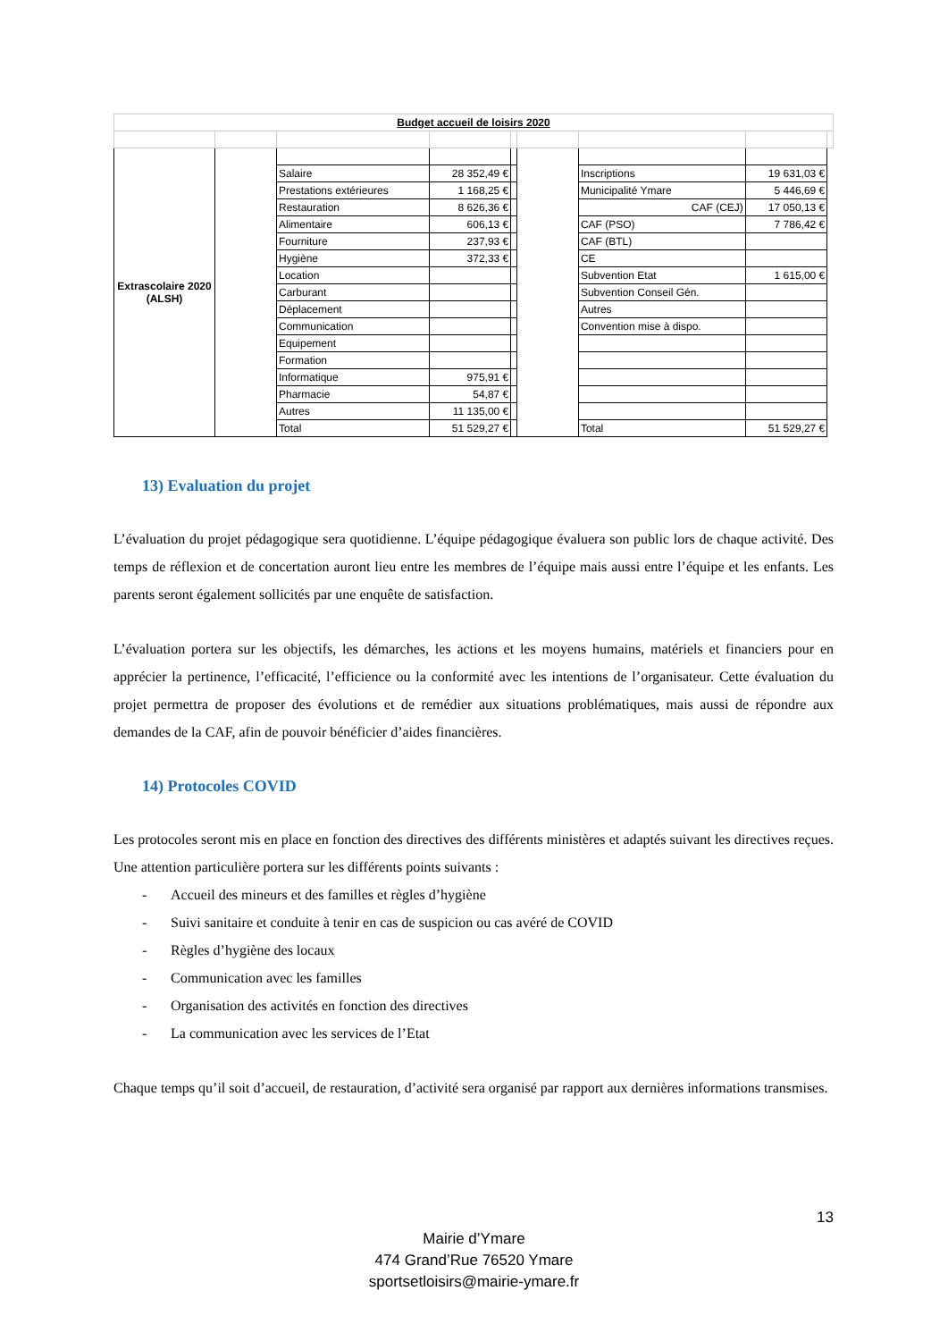| Budget accueil de loisirs 2020 | | | | | | | | |
| Extrascolaire 2020 (ALSH) | | | | | | | | |
| | | Salaire | 28 352,49 € | | | Inscriptions | 19 631,03 € | |
| | | Prestations extérieures | 1 168,25 € | | | Municipalité Ymare | 5 446,69 € | |
| | | Restauration | 8 626,36 € | | | CAF (CEJ) | 17 050,13 € | |
| | | Alimentaire | 606,13 € | | | CAF (PSO) | 7 786,42 € | |
| | | Fourniture | 237,93 € | | | CAF (BTL) | | |
| | | Hygiène | 372,33 € | | | CE | | |
| | | Location | | | | Subvention Etat | 1 615,00 € | |
| | | Carburant | | | | Subvention Conseil Gén. | | |
| | | Déplacement | | | | Autres | | |
| | | Communication | | | | Convention mise à dispo. | | |
| | | Equipement | | | | | | |
| | | Formation | | | | | | |
| | | Informatique | 975,91 € | | | | | |
| | | Pharmacie | 54,87 € | | | | | |
| | | Autres | 11 135,00 € | | | | | |
| | | Total | 51 529,27 € | | | Total | 51 529,27 € | |
13) Evaluation du projet
L’évaluation du projet pédagogique sera quotidienne. L’équipe pédagogique évaluera son public lors de chaque activité. Des temps de réflexion et de concertation auront lieu entre les membres de l’équipe mais aussi entre l’équipe et les enfants. Les parents seront également sollicités par une enquête de satisfaction.
L’évaluation portera sur les objectifs, les démarches, les actions et les moyens humains, matériels et financiers pour en apprécier la pertinence, l’efficacité, l’efficience ou la conformité avec les intentions de l’organisateur. Cette évaluation du projet permettra de proposer des évolutions et de remédier aux situations problématiques, mais aussi de répondre aux demandes de la CAF, afin de pouvoir bénéficier d’aides financières.
14) Protocoles COVID
Les protocoles seront mis en place en fonction des directives des différents ministères et adaptés suivant les directives reçues. Une attention particulière portera sur les différents points suivants :
- Accueil des mineurs et des familles et règles d’hygiène
- Suivi sanitaire et conduite à tenir en cas de suspicion ou cas avéré de COVID
- Règles d’hygiène des locaux
- Communication avec les familles
- Organisation des activités en fonction des directives
- La communication avec les services de l’Etat
Chaque temps qu’il soit d’accueil, de restauration, d’activité sera organisé par rapport aux dernières informations transmises.
13
Mairie d’Ymare
474 Grand’Rue 76520 Ymare
sportsetloisirs@mairie-ymare.fr